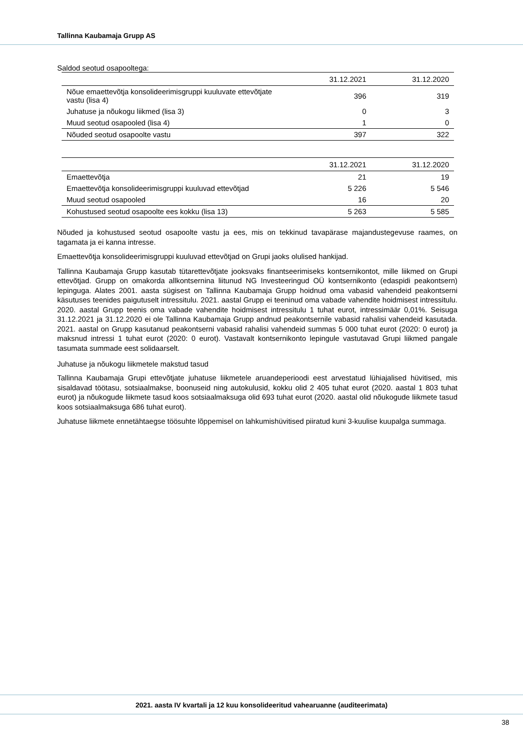Tallinna Kaubamaja Grupp AS
Saldod seotud osapooltega:
| | 31.12.2021 | 31.12.2020 |
| --- | --- | --- |
| Nõue emaettevõtja konsolideerimisgruppi kuuluvate ettevõtjate vastu (lisa 4) | 396 | 319 |
| Juhatuse ja nõukogu liikmed (lisa 3) | 0 | 3 |
| Muud seotud osapooled (lisa 4) | 1 | 0 |
| Nõuded seotud osapoolte vastu | 397 | 322 |
| | 31.12.2021 | 31.12.2020 |
| --- | --- | --- |
| Emaettevõtja | 21 | 19 |
| Emaettevõtja konsolideerimisgruppi kuuluvad ettevõtjad | 5 226 | 5 546 |
| Muud seotud osapooled | 16 | 20 |
| Kohustused seotud osapoolte ees kokku (lisa 13) | 5 263 | 5 585 |
Nõuded ja kohustused seotud osapoolte vastu ja ees, mis on tekkinud tavapärase majandustegevuse raames, on tagamata ja ei kanna intresse.
Emaettevõtja konsolideerimisgruppi kuuluvad ettevõtjad on Grupi jaoks olulised hankijad.
Tallinna Kaubamaja Grupp kasutab tütarettevõtjate jooksvaks finantseerimiseks kontsernikontot, mille liikmed on Grupi ettevõtjad. Grupp on omakorda allkontsernina liitunud NG Investeeringud OÜ kontsernikonto (edaspidi peakontsern) lepinguga. Alates 2001. aasta sügisest on Tallinna Kaubamaja Grupp hoidnud oma vabasid vahendeid peakontserni käsutuses teenides paigutuselt intressitulu. 2021. aastal Grupp ei teeninud oma vabade vahendite hoidmisest intressitulu. 2020. aastal Grupp teenis oma vabade vahendite hoidmisest intressitulu 1 tuhat eurot, intressimäär 0,01%. Seisuga 31.12.2021 ja 31.12.2020 ei ole Tallinna Kaubamaja Grupp andnud peakontsernile vabasid rahalisi vahendeid kasutada. 2021. aastal on Grupp kasutanud peakontserni vabasid rahalisi vahendeid summas 5 000 tuhat eurot (2020: 0 eurot) ja maksnud intressi 1 tuhat eurot (2020: 0 eurot). Vastavalt kontsernikonto lepingule vastutavad Grupi liikmed pangale tasumata summade eest solidaarselt.
Juhatuse ja nõukogu liikmetele makstud tasud
Tallinna Kaubamaja Grupi ettevõtjate juhatuse liikmetele aruandeperioodi eest arvestatud lühiajalised hüvitised, mis sisaldavad töötasu, sotsiaalmakse, boonuseid ning autokulusid, kokku olid 2 405 tuhat eurot (2020. aastal 1 803 tuhat eurot) ja nõukogude liikmete tasud koos sotsiaalmaksuga olid 693 tuhat eurot (2020. aastal olid nõukogude liikmete tasud koos sotsiaalmaksuga 686 tuhat eurot).
Juhatuse liikmete ennetähtaegse töösuhte lõppemisel on lahkumishüvitised piiratud kuni 3-kuulise kuupalga summaga.
2021. aasta IV kvartali ja 12 kuu konsolideeritud vahearuanne (auditeerimata)
38